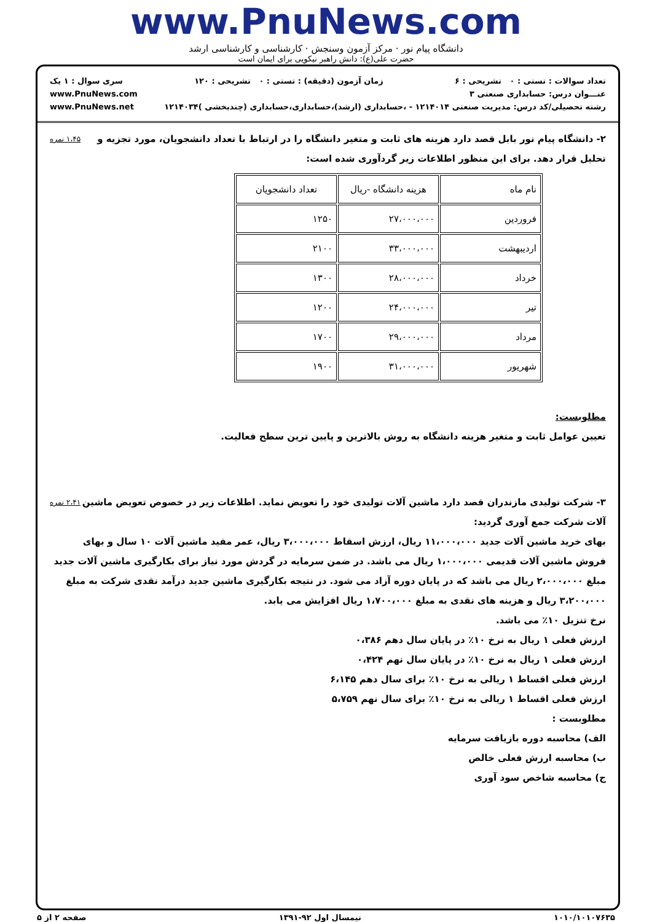www.PnuNews.com
دانشگاه پیام نور · مرکز آزمون وسنجش · کارشناسی و کارشناسی ارشد
حضرت علی(ع): دانش راهبر نیکویی برای ایمان است
تعداد سوالات : تستی : ۰ تشریحی : ۶ زمان آزمون (دقیقه) : تستی : ۰ تشریحی : ۱۲۰ سری سوال : ۱ یک
عنـــوان درس: حسابداری صنعتی ۳ www.PnuNews.com
رشته تحصیلی/کد درس: مدیریت صنعتی ۱۲۱۴۰۱۴ - ،حسابداری (ارشد)،حسابداری،حسابداری (چندبخشی )۱۲۱۴۰۳۴ www.PnuNews.net
۱،۴۵ نمره ۲- دانشگاه پیام نور بابل قصد دارد هزینه های ثابت و متغیر دانشگاه را در ارتباط با تعداد دانشجویان، مورد تجزیه و تحلیل قرار دهد. برای این منظور اطلاعات زیر گردآوری شده است:
| نام ماه | هزینه دانشگاه -ریال | تعداد دانشجویان |
| --- | --- | --- |
| فروردین | ۲۷،۰۰۰،۰۰۰ | ۱۲۵۰ |
| اردیبهشت | ۳۳،۰۰۰،۰۰۰ | ۲۱۰۰ |
| خرداد | ۲۸،۰۰۰،۰۰۰ | ۱۳۰۰ |
| تیر | ۲۴،۰۰۰،۰۰۰ | ۱۲۰۰ |
| مرداد | ۲۹،۰۰۰،۰۰۰ | ۱۷۰۰ |
| شهریور | ۳۱،۰۰۰،۰۰۰ | ۱۹۰۰ |
مطلوبست:
تعیین عوامل ثابت و متغیر هزینه دانشگاه به روش بالاترین و پایین ترین سطح فعالیت.
۲،۴۱ نمره ۳- شرکت تولیدی مازندران قصد دارد ماشین آلات تولیدی خود را تعویض نماید. اطلاعات زیر در خصوص تعویض ماشین آلات شرکت جمع آوری گردید:
بهای خرید ماشین آلات جدید ۱۱،۰۰۰،۰۰۰ ریال، ارزش اسقاط ۳،۰۰۰،۰۰۰ ریال، عمر مفید ماشین آلات ۱۰ سال و بهای فروش ماشین آلات قدیمی ۱،۰۰۰،۰۰۰ ریال می باشد. در ضمن سرمایه در گردش مورد نیاز برای بکارگیری ماشین آلات جدید مبلغ ۲،۰۰۰،۰۰۰ ریال می باشد که در پایان دوره آزاد می شود. در نتیجه بکارگیری ماشین جدید درآمد نقدی شرکت به مبلغ ۳،۲۰۰،۰۰۰ ریال و هزینه های نقدی به مبلغ ۱،۷۰۰،۰۰۰ ریال افزایش می یابد.
نرخ تنزیل ۱۰٪ می باشد.
ارزش فعلی ۱ ریال به نرخ ۱۰٪ در پایان سال دهم ۰،۳۸۶
ارزش فعلی ۱ ریال به نرخ ۱۰٪ در پایان سال نهم ۰،۴۲۴
ارزش فعلی اقساط ۱ ریالی به نرخ ۱۰٪ برای سال دهم ۶،۱۴۵
ارزش فعلی اقساط ۱ ریالی به نرخ ۱۰٪ برای سال نهم ۵،۷۵۹
مطلوبست :
الف) محاسبه دوره بازیافت سرمایه
ب) محاسبه ارزش فعلی خالص
ج) محاسبه شاخص سود آوری
۱۰۱۰/۱۰۱۰۷۶۳۵ نیمسال اول ۹۲-۱۳۹۱ صفحه ۲ از ۵